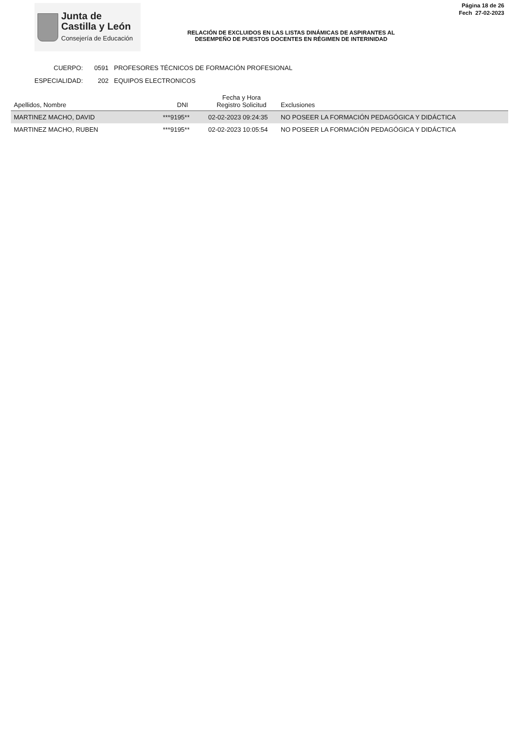Junta de
Castilla y León
Consejería de Educación
RELACIÓN DE EXCLUIDOS EN LAS LISTAS DINÁMICAS DE ASPIRANTES AL
DESEMPEÑO DE PUESTOS DOCENTES EN RÉGIMEN DE INTERINIDAD
Página 18 de 26
Fech 27-02-2023
CUERPO: 0591 PROFESORES TÉCNICOS DE FORMACIÓN PROFESIONAL
ESPECIALIDAD: 202 EQUIPOS ELECTRONICOS
| Apellidos, Nombre | DNI | Fecha y Hora Registro Solicitud | Exclusiones |
| --- | --- | --- | --- |
| MARTINEZ MACHO, DAVID | ***9195** | 02-02-2023 09:24:35 | NO POSEER LA FORMACIÓN PEDAGÓGICA Y DIDÁCTICA |
| MARTINEZ MACHO, RUBEN | ***9195** | 02-02-2023 10:05:54 | NO POSEER LA FORMACIÓN PEDAGÓGICA Y DIDÁCTICA |